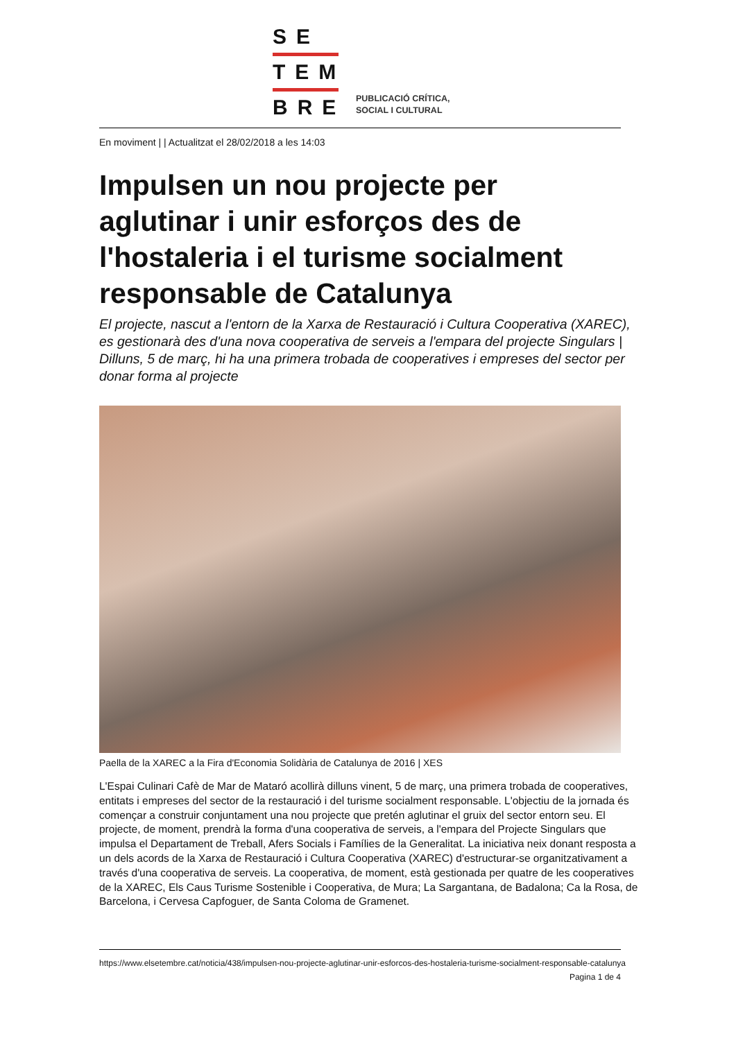SE
TEM
BRE
PUBLICACIÓ CRÍTICA,
SOCIAL I CULTURAL
En moviment | | Actualitzat el 28/02/2018 a les 14:03
Impulsen un nou projecte per aglutinar i unir esforços des de l'hostaleria i el turisme socialment responsable de Catalunya
El projecte, nascut a l'entorn de la Xarxa de Restauració i Cultura Cooperativa (XAREC), es gestionarà des d'una nova cooperativa de serveis a l'empara del projecte Singulars | Dilluns, 5 de març, hi ha una primera trobada de cooperatives i empreses del sector per donar forma al projecte
Paella de la XAREC a la Fira d'Economia Solidària de Catalunya de 2016 | XES
L'Espai Culinari Cafè de Mar de Mataró acollirà dilluns vinent, 5 de març, una primera trobada de cooperatives, entitats i empreses del sector de la restauració i del turisme socialment responsable. L'objectiu de la jornada és començar a construir conjuntament una nou projecte que pretén aglutinar el gruix del sector entorn seu. El projecte, de moment, prendrà la forma d'una cooperativa de serveis, a l'empara del Projecte Singulars que impulsa el Departament de Treball, Afers Socials i Famílies de la Generalitat. La iniciativa neix donant resposta a un dels acords de la Xarxa de Restauració i Cultura Cooperativa (XAREC) d'estructurar-se organitzativament a través d'una cooperativa de serveis. La cooperativa, de moment, està gestionada per quatre de les cooperatives de la XAREC, Els Caus Turisme Sostenible i Cooperativa, de Mura; La Sargantana, de Badalona; Ca la Rosa, de Barcelona, i Cervesa Capfoguer, de Santa Coloma de Gramenet.
https://www.elsetembre.cat/noticia/438/impulsen-nou-projecte-aglutinar-unir-esforcos-des-hostaleria-turisme-socialment-responsable-catalunya
Pagina 1 de 4